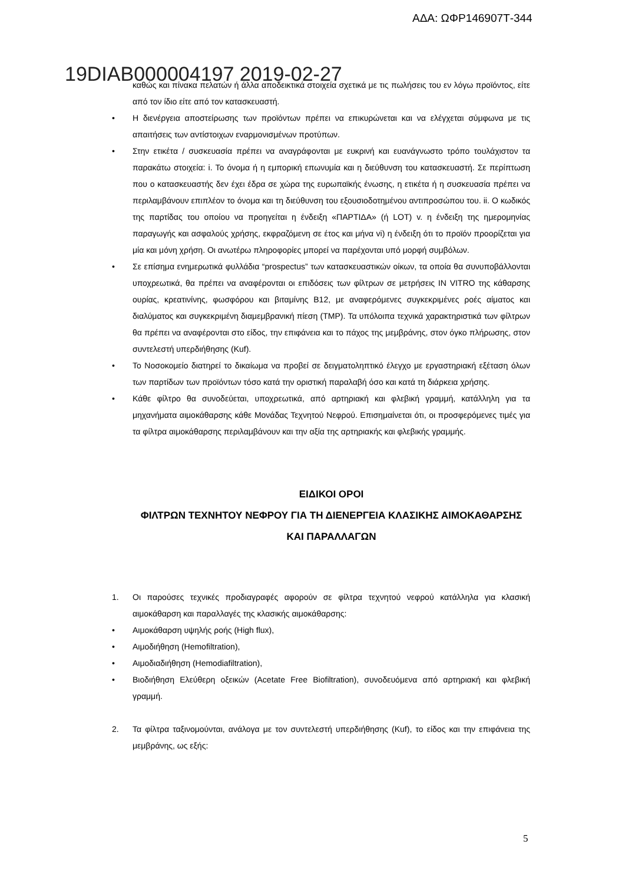ΑΔΑ: ΩΦΡ146907Τ-344
19DIAB000004197 2019-02-27
καθώς και πίνακα πελατών ή άλλα αποδεικτικά στοιχεία σχετικά με τις πωλήσεις του εν λόγω προϊόντος, είτε από τον ίδιο είτε από τον κατασκευαστή.
• Η διενέργεια αποστείρωσης των προϊόντων πρέπει να επικυρώνεται και να ελέγχεται σύμφωνα με τις απαιτήσεις των αντίστοιχων εναρμονισμένων προτύπων.
• Στην ετικέτα / συσκευασία πρέπει να αναγράφονται με ευκρινή και ευανάγνωστο τρόπο τουλάχιστον τα παρακάτω στοιχεία: i. Το όνομα ή η εμπορική επωνυμία και η διεύθυνση του κατασκευαστή. Σε περίπτωση που ο κατασκευαστής δεν έχει έδρα σε χώρα της ευρωπαϊκής ένωσης, η ετικέτα ή η συσκευασία πρέπει να περιλαμβάνουν επιπλέον το όνομα και τη διεύθυνση του εξουσιοδοτημένου αντιπροσώπου του. ii. Ο κωδικός της παρτίδας του οποίου να προηγείται η ένδειξη «ΠΑΡΤΙΔΑ» (ή LOT) v. η ένδειξη της ημερομηνίας παραγωγής και ασφαλούς χρήσης, εκφραζόμενη σε έτος και μήνα vi) η ένδειξη ότι το προϊόν προορίζεται για μία και μόνη χρήση. Οι ανωτέρω πληροφορίες μπορεί να παρέχονται υπό μορφή συμβόλων.
• Σε επίσημα ενημερωτικά φυλλάδια “prospectus” των κατασκευαστικών οίκων, τα οποία θα συνυποβάλλονται υποχρεωτικά, θα πρέπει να αναφέρονται οι επιδόσεις των φίλτρων σε μετρήσεις IN VITRO της κάθαρσης ουρίας, κρεατινίνης, φωσφόρου και βιταμίνης B12, με αναφερόμενες συγκεκριμένες ροές αίματος και διαλύματος και συγκεκριμένη διαμεμβρανική πίεση (TMP). Τα υπόλοιπα τεχνικά χαρακτηριστικά των φίλτρων θα πρέπει να αναφέρονται στο είδος, την επιφάνεια και το πάχος της μεμβράνης, στον όγκο πλήρωσης, στον συντελεστή υπερδιήθησης (Kuf).
• Το Νοσοκομείο διατηρεί το δικαίωμα να προβεί σε δειγματοληπτικό έλεγχο με εργαστηριακή εξέταση όλων των παρτίδων των προϊόντων τόσο κατά την οριστική παραλαβή όσο και κατά τη διάρκεια χρήσης.
• Κάθε φίλτρο θα συνοδεύεται, υποχρεωτικά, από αρτηριακή και φλεβική γραμμή, κατάλληλη για τα μηχανήματα αιμοκάθαρσης κάθε Μονάδας Τεχνητού Νεφρού. Επισημαίνεται ότι, οι προσφερόμενες τιμές για τα φίλτρα αιμοκάθαρσης περιλαμβάνουν και την αξία της αρτηριακής και φλεβικής γραμμής.
ΕΙΔΙΚΟΙ ΟΡΟΙ
ΦΙΛΤΡΩΝ ΤΕΧΝΗΤΟΥ ΝΕΦΡΟΥ ΓΙΑ ΤΗ ΔΙΕΝΕΡΓΕΙΑ ΚΛΑΣΙΚΗΣ ΑΙΜΟΚΑΘΑΡΣΗΣ ΚΑΙ ΠΑΡΑΛΛΑΓΩΝ
1. Οι παρούσες τεχνικές προδιαγραφές αφορούν σε φίλτρα τεχνητού νεφρού κατάλληλα για κλασική αιμοκάθαρση και παραλλαγές της κλασικής αιμοκάθαρσης:
• Αιμοκάθαρση υψηλής ροής (High flux),
• Αιμοδιήθηση (Hemofiltration),
• Αιμοδιαδιήθηση (Hemodiafiltration),
• Βιοδιήθηση Ελεύθερη οξεικών (Acetate Free Biofiltration), συνοδευόμενα από αρτηριακή και φλεβική γραμμή.
2. Τα φίλτρα ταξινομούνται, ανάλογα με τον συντελεστή υπερδιήθησης (Kuf), το είδος και την επιφάνεια της μεμβράνης, ως εξής:
5